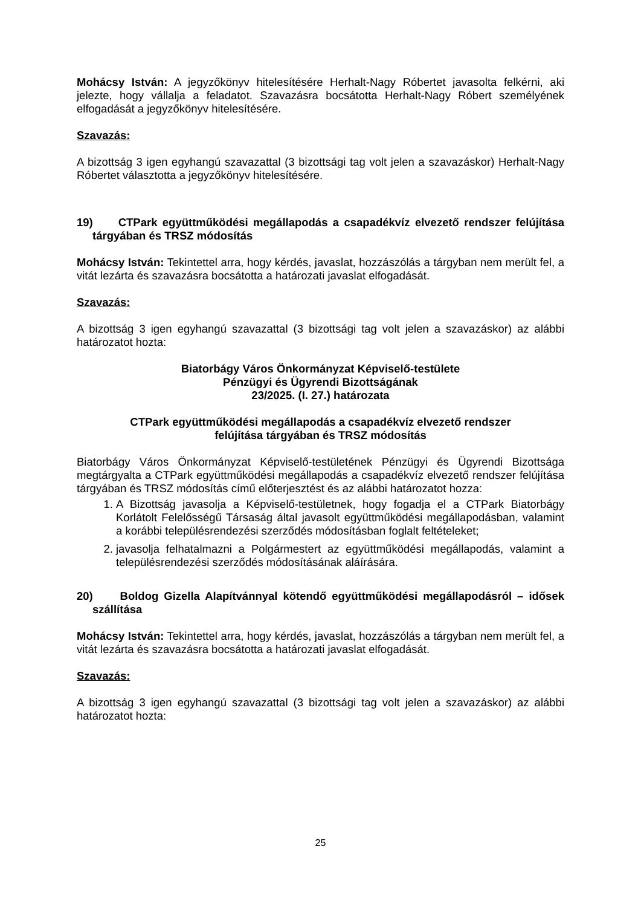Mohácsy István: A jegyzőkönyv hitelesítésére Herhalt-Nagy Róbertet javasolta felkérni, aki jelezte, hogy vállalja a feladatot. Szavazásra bocsátotta Herhalt-Nagy Róbert személyének elfogadását a jegyzőkönyv hitelesítésére.
Szavazás:
A bizottság 3 igen egyhangú szavazattal (3 bizottsági tag volt jelen a szavazáskor) Herhalt-Nagy Róbertet választotta a jegyzőkönyv hitelesítésére.
19) CTPark együttműködési megállapodás a csapadékvíz elvezető rendszer felújítása tárgyában és TRSZ módosítás
Mohácsy István: Tekintettel arra, hogy kérdés, javaslat, hozzászólás a tárgyban nem merült fel, a vitát lezárta és szavazásra bocsátotta a határozati javaslat elfogadását.
Szavazás:
A bizottság 3 igen egyhangú szavazattal (3 bizottsági tag volt jelen a szavazáskor) az alábbi határozatot hozta:
Biatorbágy Város Önkormányzat Képviselő-testülete
Pénzügyi és Ügyrendi Bizottságának
23/2025. (I. 27.) határozata
CTPark együttműködési megállapodás a csapadékvíz elvezető rendszer
felújítása tárgyában és TRSZ módosítás
Biatorbágy Város Önkormányzat Képviselő-testületének Pénzügyi és Ügyrendi Bizottsága megtárgyalta a CTPark együttműködési megállapodás a csapadékvíz elvezető rendszer felújítása tárgyában és TRSZ módosítás című előterjesztést és az alábbi határozatot hozza:
1. A Bizottság javasolja a Képviselő-testületnek, hogy fogadja el a CTPark Biatorbágy Korlátolt Felelősségű Társaság által javasolt együttműködési megállapodásban, valamint a korábbi településrendezési szerződés módosításban foglalt feltételeket;
2. javasolja felhatalmazni a Polgármestert az együttműködési megállapodás, valamint a településrendezési szerződés módosításának aláírására.
20) Boldog Gizella Alapítvánnyal kötendő együttműködési megállapodásról – idősek szállítása
Mohácsy István: Tekintettel arra, hogy kérdés, javaslat, hozzászólás a tárgyban nem merült fel, a vitát lezárta és szavazásra bocsátotta a határozati javaslat elfogadását.
Szavazás:
A bizottság 3 igen egyhangú szavazattal (3 bizottsági tag volt jelen a szavazáskor) az alábbi határozatot hozta:
25